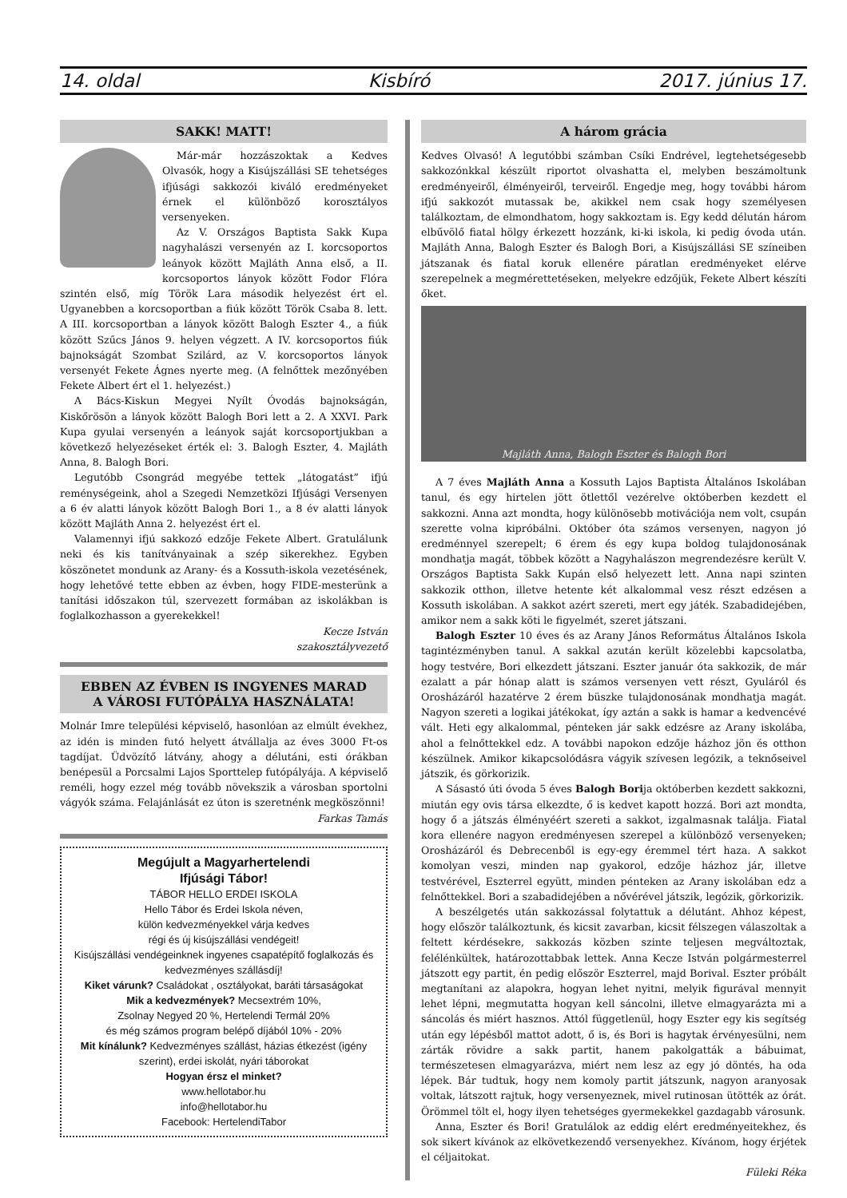14. oldal Kisbíró 2017. június 17.
SAKK! MATT!
Már-már hozzászoktak a Kedves Olvasók, hogy a Kisújszállási SE tehetséges ifjúsági sakkozói kiváló eredményeket érnek el különböző korosztályos versenyeken.
Az V. Országos Baptista Sakk Kupa nagyhalászi versenyén az I. korcsoportos leányok között Majláth Anna első, a II. korcsoportos lányok között Fodor Flóra szintén első, míg Török Lara második helyezést ért el. Ugyanebben a korcsoportban a fiúk között Török Csaba 8. lett. A III. korcsoportban a lányok között Balogh Eszter 4., a fiúk között Szűcs János 9. helyen végzett. A IV. korcsoportos fiúk bajnokságát Szombat Szilárd, az V. korcsoportos lányok versenyét Fekete Ágnes nyerte meg. (A felnőttek mezőnyében Fekete Albert ért el 1. helyezést.)
A Bács-Kiskun Megyei Nyílt Óvodás bajnokságán, Kiskőrösön a lányok között Balogh Bori lett a 2. A XXVI. Park Kupa gyulai versenyén a leányok saját korcsoportjukban a következő helyezéseket érték el: 3. Balogh Eszter, 4. Majláth Anna, 8. Balogh Bori.
Legutóbb Csongrád megyébe tettek „látogatást” ifjú reménységeink, ahol a Szegedi Nemzetközi Ifjúsági Versenyen a 6 év alatti lányok között Balogh Bori 1., a 8 év alatti lányok között Majláth Anna 2. helyezést ért el.
Valamennyi ifjú sakkozó edzője Fekete Albert. Gratulálunk neki és kis tanítványainak a szép sikerekhez. Egyben köszönetet mondunk az Arany- és a Kossuth-iskola vezetésének, hogy lehetővé tette ebben az évben, hogy FIDE-mesterünk a tanítási időszakon túl, szervezett formában az iskolákban is foglalkozhasson a gyerekekkel!
Kecze István
szakosztályvezető
EBBEN AZ ÉVBEN IS INGYENES MARAD
A VÁROSI FUTÓPÁLYA HASZNÁLATA!
Molnár Imre települési képviselő, hasonlóan az elmúlt évekhez, az idén is minden futó helyett átvállalja az éves 3000 Ft-os tagdíjat. Üdvözítő látvány, ahogy a délutáni, esti órákban benépesül a Porcsalmi Lajos Sporttelep futópályája. A képviselő reméli, hogy ezzel még tovább növekszik a városban sportolni vágyók száma. Felajánlását ez úton is szeretnénk megköszönni!
Farkas Tamás
Megújult a Magyarhertelendi
Ifjúsági Tábor!
TÁBOR HELLO ERDEI ISKOLA
Hello Tábor és Erdei Iskola néven,
külön kedvezményekkel várja kedves
régi és új kisújszállási vendégeit!
Kisújszállási vendégeinknek ingyenes csapatépítő foglalkozás és kedvezményes szállásdíj!
Kiket várunk? Családokat , osztályokat, baráti társaságokat
Mik a kedvezmények? Mecsextrém 10%,
Zsolnay Negyed 20 %, Hertelendi Termál 20%
és még számos program belépő díjából 10% - 20%
Mit kínálunk? Kedvezményes szállást, házias étkezést (igény szerint), erdei iskolát, nyári táborokat
Hogyan érsz el minket?
www.hellotabor.hu
info@hellotabor.hu
Facebook: HertelendiTabor
A három grácia
Kedves Olvasó! A legutóbbi számban Csíki Endrével, legtehetségesebb sakkozónkkal készült riportot olvashatta el, melyben beszámoltunk eredményeiről, élményeiről, terveiről. Engedje meg, hogy további három ifjú sakkozót mutassak be, akikkel nem csak hogy személyesen találkoztam, de elmondhatom, hogy sakkoztam is. Egy kedd délután három elbűvölő fiatal hölgy érkezett hozzánk, ki-ki iskola, ki pedig óvoda után. Majláth Anna, Balogh Eszter és Balogh Bori, a Kisújszállási SE színeiben játszanak és fiatal koruk ellenére páratlan eredményeket elérve szerepelnek a megmérettetéseken, melyekre edzőjük, Fekete Albert készíti őket.
Majláth Anna, Balogh Eszter és Balogh Bori
A 7 éves Majláth Anna a Kossuth Lajos Baptista Általános Iskolában tanul, és egy hirtelen jött ötlettől vezérelve októberben kezdett el sakkozni. Anna azt mondta, hogy különösebb motivációja nem volt, csupán szerette volna kipróbálni. Október óta számos versenyen, nagyon jó eredménnyel szerepelt; 6 érem és egy kupa boldog tulajdonosának mondhatja magát, többek között a Nagyhalászon megrendezésre került V. Országos Baptista Sakk Kupán első helyezett lett. Anna napi szinten sakkozik otthon, illetve hetente két alkalommal vesz részt edzésen a Kossuth iskolában. A sakkot azért szereti, mert egy játék. Szabadidejében, amikor nem a sakk köti le figyelmét, szeret játszani.
Balogh Eszter 10 éves és az Arany János Református Általános Iskola tagintézményben tanul. A sakkal azután került közelebbi kapcsolatba, hogy testvére, Bori elkezdett játszani. Eszter január óta sakkozik, de már ezalatt a pár hónap alatt is számos versenyen vett részt, Gyuláról és Orosházáról hazatérve 2 érem büszke tulajdonosának mondhatja magát. Nagyon szereti a logikai játékokat, így aztán a sakk is hamar a kedvencévé vált. Heti egy alkalommal, pénteken jár sakk edzésre az Arany iskolába, ahol a felnőttekkel edz. A további napokon edzője házhoz jön és otthon készülnek. Amikor kikapcsolódásra vágyik szívesen legózik, a teknőseivel játszik, és görkorizik.
A Sásastó úti óvoda 5 éves Balogh Borija októberben kezdett sakkozni, miután egy ovis társa elkezdte, ő is kedvet kapott hozzá. Bori azt mondta, hogy ő a játszás élményéért szereti a sakkot, izgalmasnak találja. Fiatal kora ellenére nagyon eredményesen szerepel a különböző versenyeken; Orosházáról és Debrecenből is egy-egy éremmel tért haza. A sakkot komolyan veszi, minden nap gyakorol, edzője házhoz jár, illetve testvérével, Eszterrel együtt, minden pénteken az Arany iskolában edz a felnőttekkel. Bori a szabadidejében a nővérével játszik, legózik, görkorizik.
A beszélgetés után sakkozással folytattuk a délutánt. Ahhoz képest, hogy először találkoztunk, és kicsit zavarban, kicsit félszegen válaszoltak a feltett kérdésekre, sakkozás közben szinte teljesen megváltoztak, felélénkültek, határozottabbak lettek. Anna Kecze István polgármesterrel játszott egy partit, én pedig először Eszterrel, majd Borival. Eszter próbált megtanítani az alapokra, hogyan lehet nyitni, melyik figurával mennyit lehet lépni, megmutatta hogyan kell sáncolni, illetve elmagyarázta mi a sáncolás és miért hasznos. Attól függetlenül, hogy Eszter egy kis segítség után egy lépésből mattot adott, ő is, és Bori is hagytak érvényesülni, nem zárták rövidre a sakk partit, hanem pakolgatták a bábuimat, természetesen elmagyarázva, miért nem lesz az egy jó döntés, ha oda lépek. Bár tudtuk, hogy nem komoly partit játszunk, nagyon aranyosak voltak, látszott rajtuk, hogy versenyeznek, mivel rutinosan ütötték az órát. Örömmel tölt el, hogy ilyen tehetséges gyermekekkel gazdagabb városunk.
Anna, Eszter és Bori! Gratulálok az eddig elért eredményeitekhez, és sok sikert kívánok az elkövetkezendő versenyekhez. Kívánom, hogy érjétek el céljaitokat.
Füleki Réka